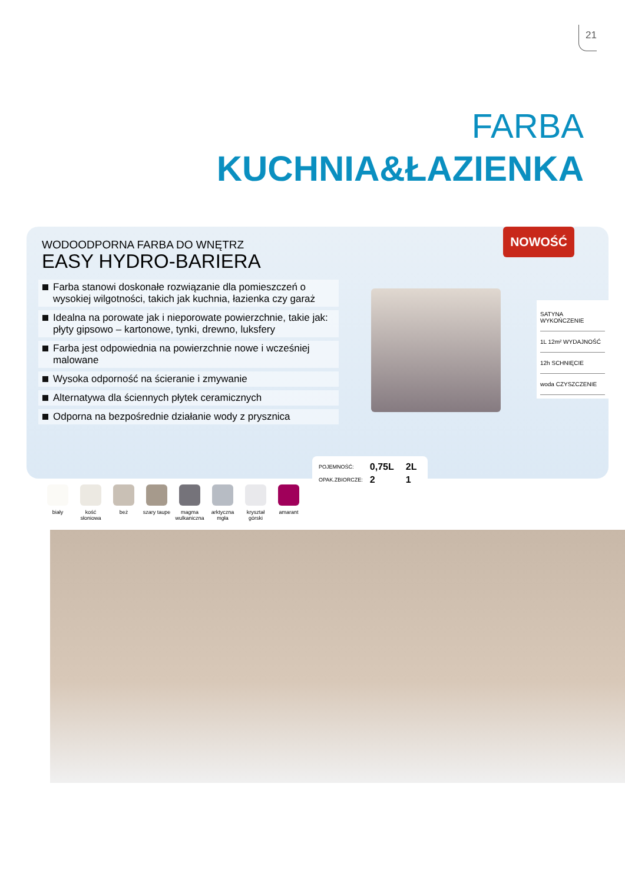21
FARBA
KUCHNIA&ŁAZIENKA
WODOODPORNA FARBA DO WNĘTRZ
EASY HYDRO-BARIERA
NOWOŚĆ
Farba stanowi doskonałe rozwiązanie dla pomieszczeń o wysokiej wilgotności, takich jak kuchnia, łazienka czy garaż
Idealna na porowate jak i nieporowate powierzchnie, takie jak: płyty gipsowo – kartonowe, tynki, drewno, luksfery
Farba jest odpowiednia na powierzchnie nowe i wcześniej malowane
Wysoka odporność na ścieranie i zmywanie
Alternatywa dla ściennych płytek ceramicznych
Odporna na bezpośrednie działanie wody z prysznica
SATYNA WYKOŃCZENIE
1L 12m² WYDAJNOŚĆ
12h SCHNIĘCIE
woda CZYSZCZENIE
| POJEMNOŚĆ: | 0,75L | 2L |
| OPAK.ZBIORCZE: | 2 | 1 |
biały kość słoniowa
beż szary taupe
magma wulkaniczna
arktyczna mgła
kryształ górski
amarant